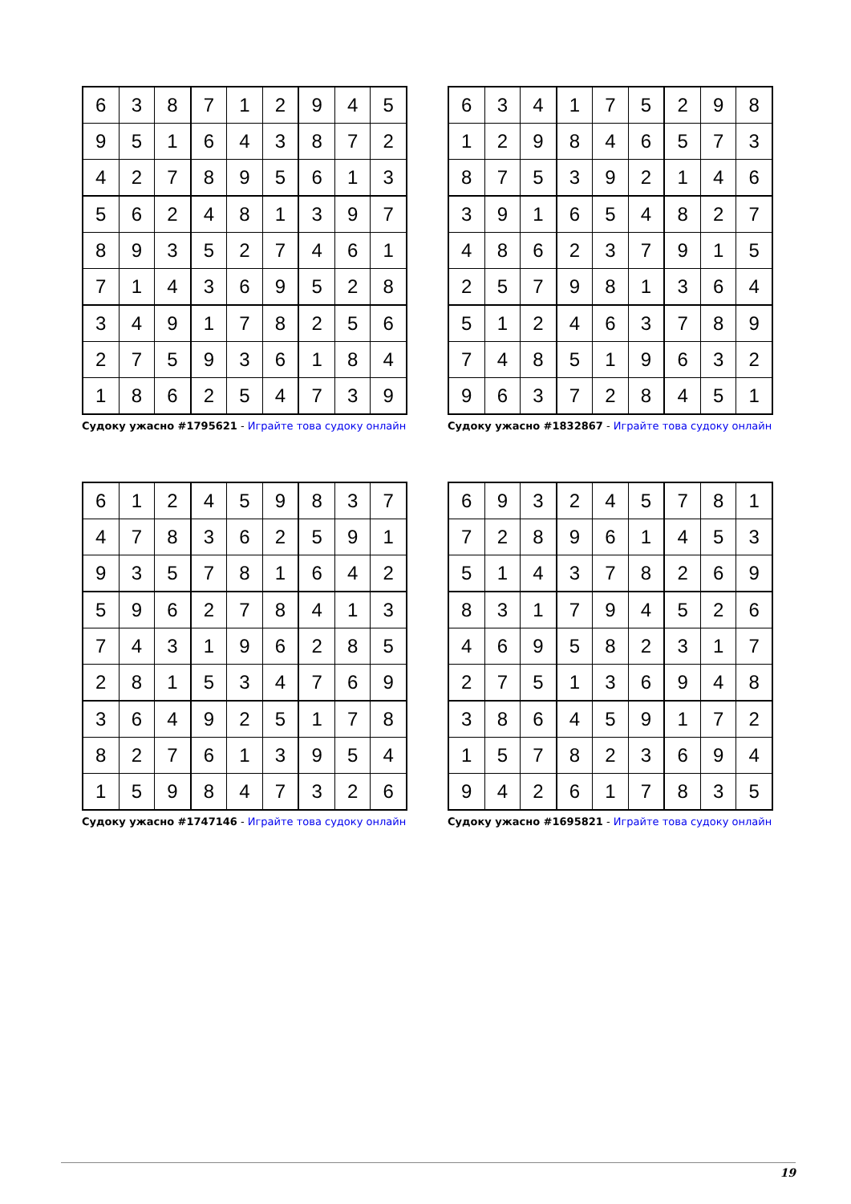| 6 | 3 | 8 | 7 | 1 | 2 | 9 | 4 | 5 |
| 9 | 5 | 1 | 6 | 4 | 3 | 8 | 7 | 2 |
| 4 | 2 | 7 | 8 | 9 | 5 | 6 | 1 | 3 |
| 5 | 6 | 2 | 4 | 8 | 1 | 3 | 9 | 7 |
| 8 | 9 | 3 | 5 | 2 | 7 | 4 | 6 | 1 |
| 7 | 1 | 4 | 3 | 6 | 9 | 5 | 2 | 8 |
| 3 | 4 | 9 | 1 | 7 | 8 | 2 | 5 | 6 |
| 2 | 7 | 5 | 9 | 3 | 6 | 1 | 8 | 4 |
| 1 | 8 | 6 | 2 | 5 | 4 | 7 | 3 | 9 |
Судоку ужасно #1795621 - Играйте това судоку онлайн
| 6 | 3 | 4 | 1 | 7 | 5 | 2 | 9 | 8 |
| 1 | 2 | 9 | 8 | 4 | 6 | 5 | 7 | 3 |
| 8 | 7 | 5 | 3 | 9 | 2 | 1 | 4 | 6 |
| 3 | 9 | 1 | 6 | 5 | 4 | 8 | 2 | 7 |
| 4 | 8 | 6 | 2 | 3 | 7 | 9 | 1 | 5 |
| 2 | 5 | 7 | 9 | 8 | 1 | 3 | 6 | 4 |
| 5 | 1 | 2 | 4 | 6 | 3 | 7 | 8 | 9 |
| 7 | 4 | 8 | 5 | 1 | 9 | 6 | 3 | 2 |
| 9 | 6 | 3 | 7 | 2 | 8 | 4 | 5 | 1 |
Судоку ужасно #1832867 - Играйте това судоку онлайн
| 6 | 1 | 2 | 4 | 5 | 9 | 8 | 3 | 7 |
| 4 | 7 | 8 | 3 | 6 | 2 | 5 | 9 | 1 |
| 9 | 3 | 5 | 7 | 8 | 1 | 6 | 4 | 2 |
| 5 | 9 | 6 | 2 | 7 | 8 | 4 | 1 | 3 |
| 7 | 4 | 3 | 1 | 9 | 6 | 2 | 8 | 5 |
| 2 | 8 | 1 | 5 | 3 | 4 | 7 | 6 | 9 |
| 3 | 6 | 4 | 9 | 2 | 5 | 1 | 7 | 8 |
| 8 | 2 | 7 | 6 | 1 | 3 | 9 | 5 | 4 |
| 1 | 5 | 9 | 8 | 4 | 7 | 3 | 2 | 6 |
Судоку ужасно #1747146 - Играйте това судоку онлайн
| 6 | 9 | 3 | 2 | 4 | 5 | 7 | 8 | 1 |
| 7 | 2 | 8 | 9 | 6 | 1 | 4 | 5 | 3 |
| 5 | 1 | 4 | 3 | 7 | 8 | 2 | 6 | 9 |
| 8 | 3 | 1 | 7 | 9 | 4 | 5 | 2 | 6 |
| 4 | 6 | 9 | 5 | 8 | 2 | 3 | 1 | 7 |
| 2 | 7 | 5 | 1 | 3 | 6 | 9 | 4 | 8 |
| 3 | 8 | 6 | 4 | 5 | 9 | 1 | 7 | 2 |
| 1 | 5 | 7 | 8 | 2 | 3 | 6 | 9 | 4 |
| 9 | 4 | 2 | 6 | 1 | 7 | 8 | 3 | 5 |
Судоку ужасно #1695821 - Играйте това судоку онлайн
19